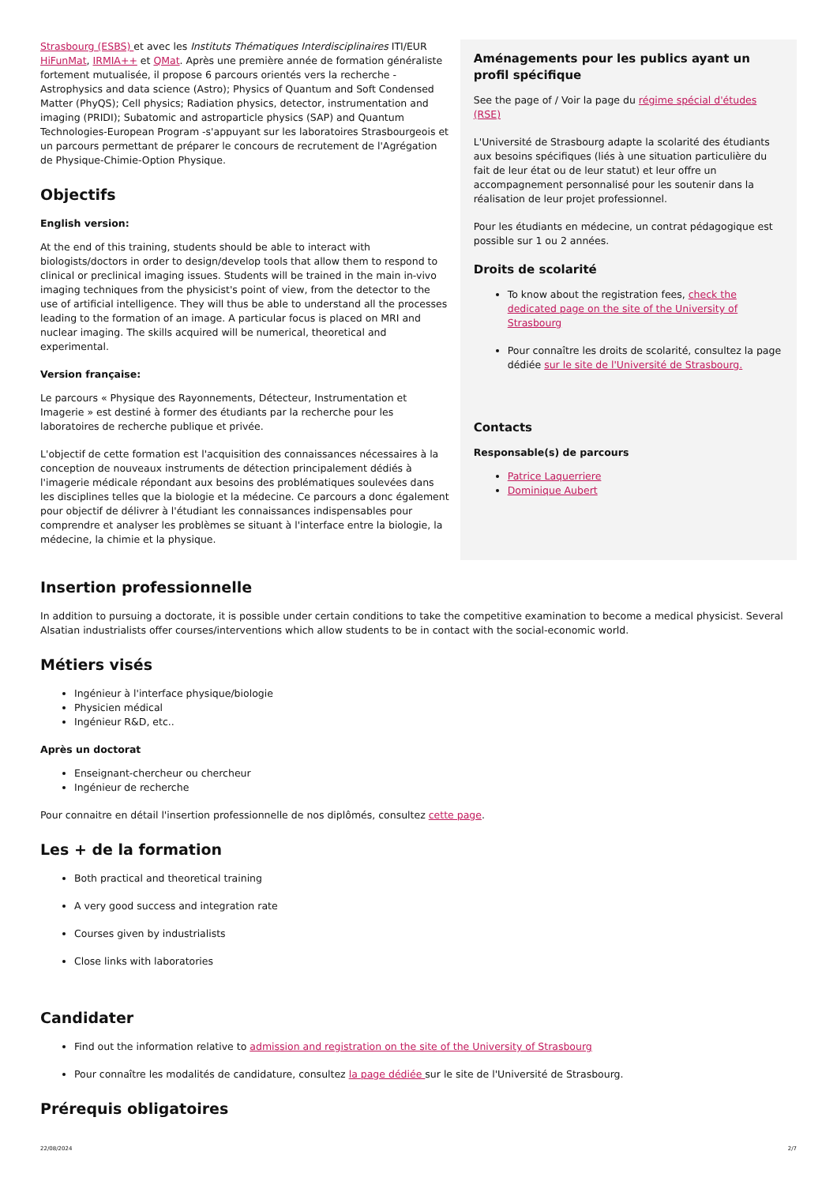Strasbourg (ESBS) et avec les Instituts Thématiques Interdisciplinaires ITI/EUR HiFunMat, IRMIA++ et QMat. Après une première année de formation généraliste fortement mutualisée, il propose 6 parcours orientés vers la recherche -Astrophysics and data science (Astro); Physics of Quantum and Soft Condensed Matter (PhyQS); Cell physics; Radiation physics, detector, instrumentation and imaging (PRIDI); Subatomic and astroparticle physics (SAP) and Quantum Technologies-European Program -s'appuyant sur les laboratoires Strasbourgeois et un parcours permettant de préparer le concours de recrutement de l'Agrégation de Physique-Chimie-Option Physique.
Objectifs
English version:
At the end of this training, students should be able to interact with biologists/doctors in order to design/develop tools that allow them to respond to clinical or preclinical imaging issues. Students will be trained in the main in-vivo imaging techniques from the physicist's point of view, from the detector to the use of artificial intelligence. They will thus be able to understand all the processes leading to the formation of an image. A particular focus is placed on MRI and nuclear imaging. The skills acquired will be numerical, theoretical and experimental.
Version française:
Le parcours « Physique des Rayonnements, Détecteur, Instrumentation et Imagerie » est destiné à former des étudiants par la recherche pour les laboratoires de recherche publique et privée.
L'objectif de cette formation est l'acquisition des connaissances nécessaires à la conception de nouveaux instruments de détection principalement dédiés à l'imagerie médicale répondant aux besoins des problématiques soulevées dans les disciplines telles que la biologie et la médecine. Ce parcours a donc également pour objectif de délivrer à l'étudiant les connaissances indispensables pour comprendre et analyser les problèmes se situant à l'interface entre la biologie, la médecine, la chimie et la physique.
Aménagements pour les publics ayant un profil spécifique
See the page of / Voir la page du régime spécial d'études (RSE)
L'Université de Strasbourg adapte la scolarité des étudiants aux besoins spécifiques (liés à une situation particulière du fait de leur état ou de leur statut) et leur offre un accompagnement personnalisé pour les soutenir dans la réalisation de leur projet professionnel.
Pour les étudiants en médecine, un contrat pédagogique est possible sur 1 ou 2 années.
Droits de scolarité
To know about the registration fees, check the dedicated page on the site of the University of Strasbourg
Pour connaître les droits de scolarité, consultez la page dédiée sur le site de l'Université de Strasbourg.
Contacts
Responsable(s) de parcours
Patrice Laquerriere
Dominique Aubert
Insertion professionnelle
In addition to pursuing a doctorate, it is possible under certain conditions to take the competitive examination to become a medical physicist. Several Alsatian industrialists offer courses/interventions which allow students to be in contact with the social-economic world.
Métiers visés
Ingénieur à l'interface physique/biologie
Physicien médical
Ingénieur R&D, etc..
Après un doctorat
Enseignant-chercheur ou chercheur
Ingénieur de recherche
Pour connaitre en détail l'insertion professionnelle de nos diplômés, consultez cette page.
Les + de la formation
Both practical and theoretical training
A very good success and integration rate
Courses given by industrialists
Close links with laboratories
Candidater
Find out the information relative to admission and registration on the site of the University of Strasbourg
Pour connaître les modalités de candidature, consultez la page dédiée sur le site de l'Université de Strasbourg.
Prérequis obligatoires
22/08/2024 2/7